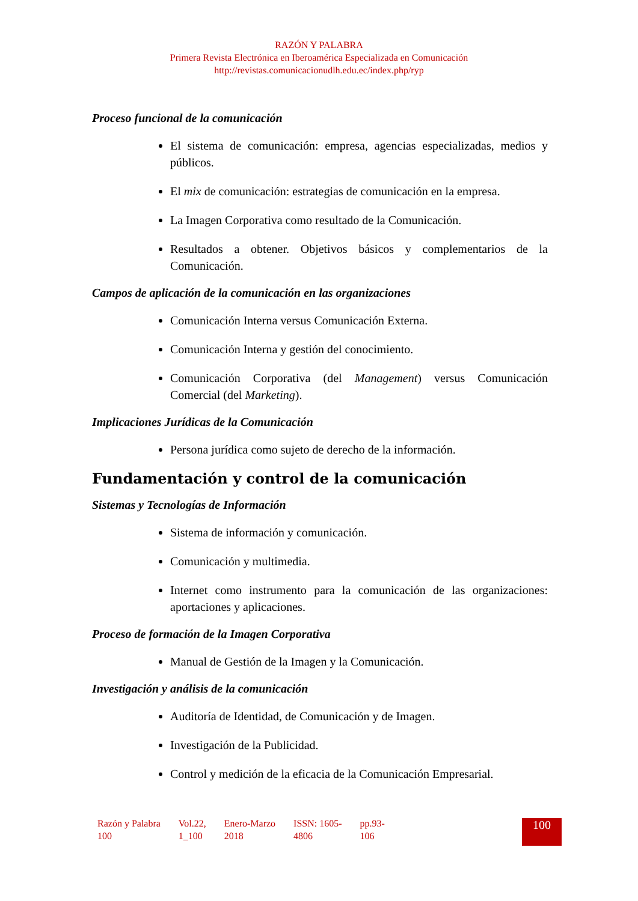RAZÓN Y PALABRA
Primera Revista Electrónica en Iberoamérica Especializada en Comunicación
http://revistas.comunicacionudlh.edu.ec/index.php/ryp
Proceso funcional de la comunicación
El sistema de comunicación: empresa, agencias especializadas, medios y públicos.
El mix de comunicación: estrategias de comunicación en la empresa.
La Imagen Corporativa como resultado de la Comunicación.
Resultados a obtener. Objetivos básicos y complementarios de la Comunicación.
Campos de aplicación de la comunicación en las organizaciones
Comunicación Interna versus Comunicación Externa.
Comunicación Interna y gestión del conocimiento.
Comunicación Corporativa (del Management) versus Comunicación Comercial (del Marketing).
Implicaciones Jurídicas de la Comunicación
Persona jurídica como sujeto de derecho de la información.
Fundamentación y control de la comunicación
Sistemas y Tecnologías de Información
Sistema de información y comunicación.
Comunicación y multimedia.
Internet como instrumento para la comunicación de las organizaciones: aportaciones y aplicaciones.
Proceso de formación de la Imagen Corporativa
Manual de Gestión de la Imagen y la Comunicación.
Investigación y análisis de la comunicación
Auditoría de Identidad, de Comunicación y de Imagen.
Investigación de la Publicidad.
Control y medición de la eficacia de la Comunicación Empresarial.
Razón y Palabra
100
Vol.22,
1_100
Enero-Marzo
2018
ISSN: 1605-
4806
pp.93-
106
100